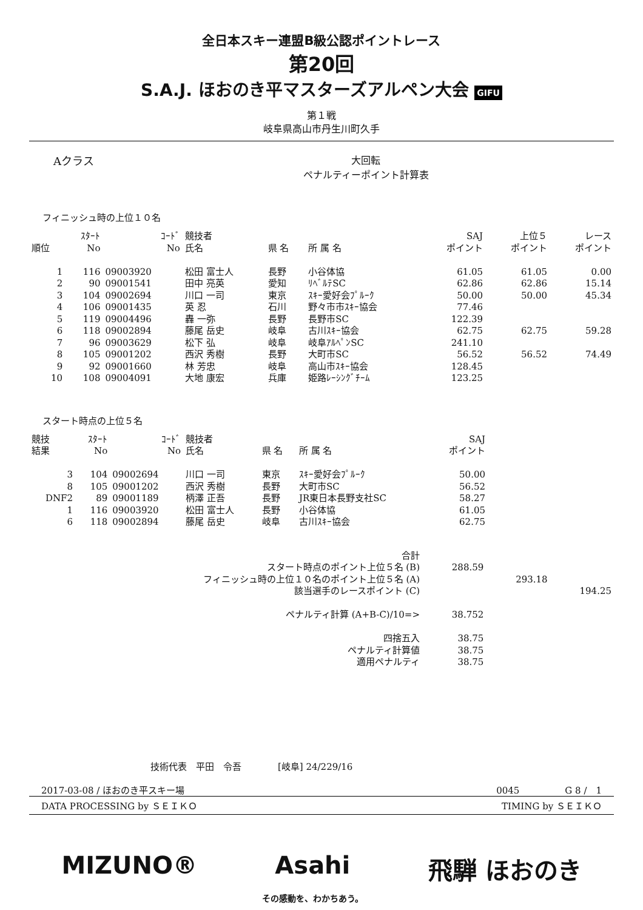全日本スキー連盟B級公認ポイントレース
第20回
S.A.J. ほおのき平マスターズアルペン大会 GIFU
第１戦
岐阜県高山市丹生川町久手
Aクラス 大回転
ペナルティーポイント計算表
フィニッシュ時の上位１０名
| 順位 | ｽﾀｰﾄ No | ｺｰﾄﾞ No | 競技者 氏名 | 県 名 | 所 属 名 | SAJ ポイント | 上位５ ポイント | レース ポイント |
| --- | --- | --- | --- | --- | --- | --- | --- | --- |
| 1 | 116 | 09003920 | 松田 富士人 | 長野 | 小谷体協 | 61.05 | 61.05 | 0.00 |
| 2 | 90 | 09001541 | 田中 亮英 | 愛知 | ﾘﾍﾞﾙﾃSC | 62.86 | 62.86 | 15.14 |
| 3 | 104 | 09002694 | 川口 一司 | 東京 | ｽｷｰ愛好会ﾌﾟﾙｰｸ | 50.00 | 50.00 | 45.34 |
| 4 | 106 | 09001435 | 英 忍 | 石川 | 野々市市ｽｷｰ協会 | 77.46 | | |
| 5 | 119 | 09004496 | 轟 一弥 | 長野 | 長野市SC | 122.39 | | |
| 6 | 118 | 09002894 | 藤尾 岳史 | 岐阜 | 古川ｽｷｰ協会 | 62.75 | 62.75 | 59.28 |
| 7 | 96 | 09003629 | 松下 弘 | 岐阜 | 岐阜ｱﾙﾍﾟﾝSC | 241.10 | | |
| 8 | 105 | 09001202 | 西沢 秀樹 | 長野 | 大町市SC | 56.52 | 56.52 | 74.49 |
| 9 | 92 | 09001660 | 林 芳忠 | 岐阜 | 高山市ｽｷｰ協会 | 128.45 | | |
| 10 | 108 | 09004091 | 大地 康宏 | 兵庫 | 姫路ﾚｰｼﾝｸﾞﾁｰﾑ | 123.25 | | |
スタート時点の上位５名
| 競技 結果 | ｽﾀｰﾄ No | ｺｰﾄﾞ No | 競技者 氏名 | 県 名 | 所 属 名 | SAJ ポイント | |
| --- | --- | --- | --- | --- | --- | --- | --- |
| 3 | 104 | 09002694 | 川口 一司 | 東京 | ｽｷｰ愛好会ﾌﾟﾙｰｸ | 50.00 | |
| 8 | 105 | 09001202 | 西沢 秀樹 | 長野 | 大町市SC | 56.52 | |
| DNF2 | 89 | 09001189 | 柄澤 正吾 | 長野 | JR東日本長野支社SC | 58.27 | |
| 1 | 116 | 09003920 | 松田 富士人 | 長野 | 小谷体協 | 61.05 | |
| 6 | 118 | 09002894 | 藤尾 岳史 | 岐阜 | 古川ｽｷｰ協会 | 62.75 | |
| 合計 | | | |
| スタート時点のポイント上位５名 (B) | 288.59 | | |
| フィニッシュ時の上位１０名のポイント上位５名 (A) | | 293.18 | |
| 該当選手のレースポイント (C) | | | 194.25 |
| ペナルティ計算 (A+B-C)/10=> | 38.752 | | |
| 四捨五入 | 38.75 | | |
| ペナルティ計算値 | 38.75 | | |
| 適用ペナルティ | 38.75 | | |
技術代表　平田　令吾　　　　[岐阜] 24/229/16
2017-03-08 / ほおのき平スキー場 0045　　　　　G 8 /　1
DATA PROCESSING by ＳＥＩＫＯ TIMING by ＳＥＩＫＯ
MIZUNO® Asahi
その感動を、わかちあう。 飛騨 ほおのき